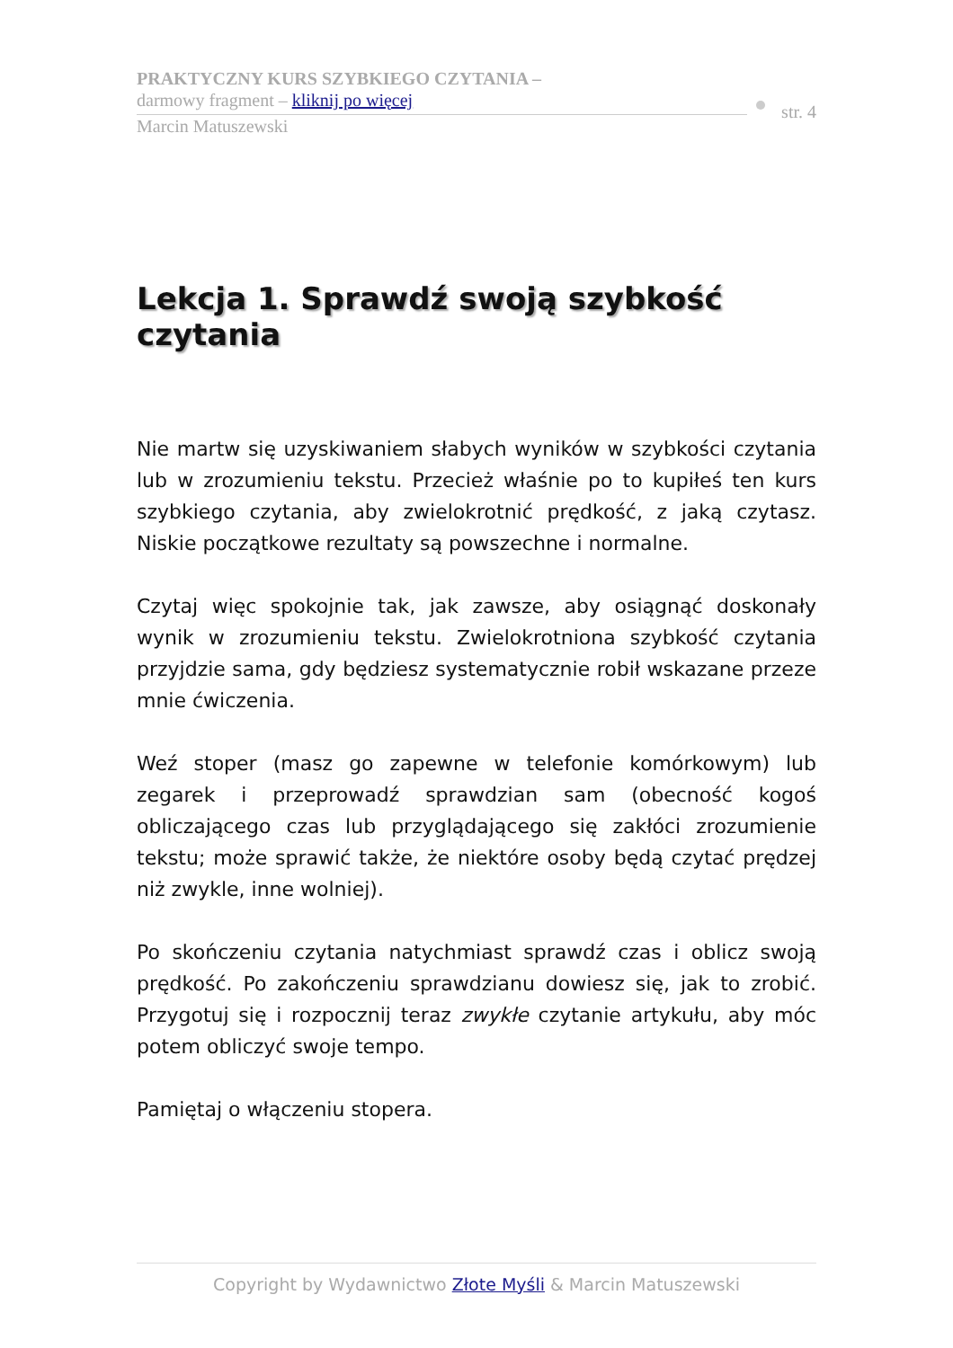PRAKTYCZNY KURS SZYBKIEGO CZYTANIA –
darmowy fragment – kliknij po więcej
Marcin Matuszewski
str. 4
Lekcja 1. Sprawdź swoją szybkość czytania
Nie martw się uzyskiwaniem słabych wyników w szybkości czytania lub w zrozumieniu tekstu. Przecież właśnie po to kupiłeś ten kurs szybkiego czytania, aby zwielokrotnić prędkość, z jaką czytasz. Niskie początkowe rezultaty są powszechne i normalne.
Czytaj więc spokojnie tak, jak zawsze, aby osiągnąć doskonały wynik w zrozumieniu tekstu. Zwielokrotniona szybkość czytania przyjdzie sama, gdy będziesz systematycznie robił wskazane przeze mnie ćwiczenia.
Weź stoper (masz go zapewne w telefonie komórkowym) lub zegarek i przeprowadź sprawdzian sam (obecność kogoś obliczającego czas lub przyglądającego się zakłóci zrozumienie tekstu; może sprawić także, że niektóre osoby będą czytać prędzej niż zwykle, inne wolniej).
Po skończeniu czytania natychmiast sprawdź czas i oblicz swoją prędkość. Po zakończeniu sprawdzianu dowiesz się, jak to zrobić. Przygotuj się i rozpocznij teraz zwykłe czytanie artykułu, aby móc potem obliczyć swoje tempo.
Pamiętaj o włączeniu stopera.
Copyright by Wydawnictwo Złote Myśli & Marcin Matuszewski